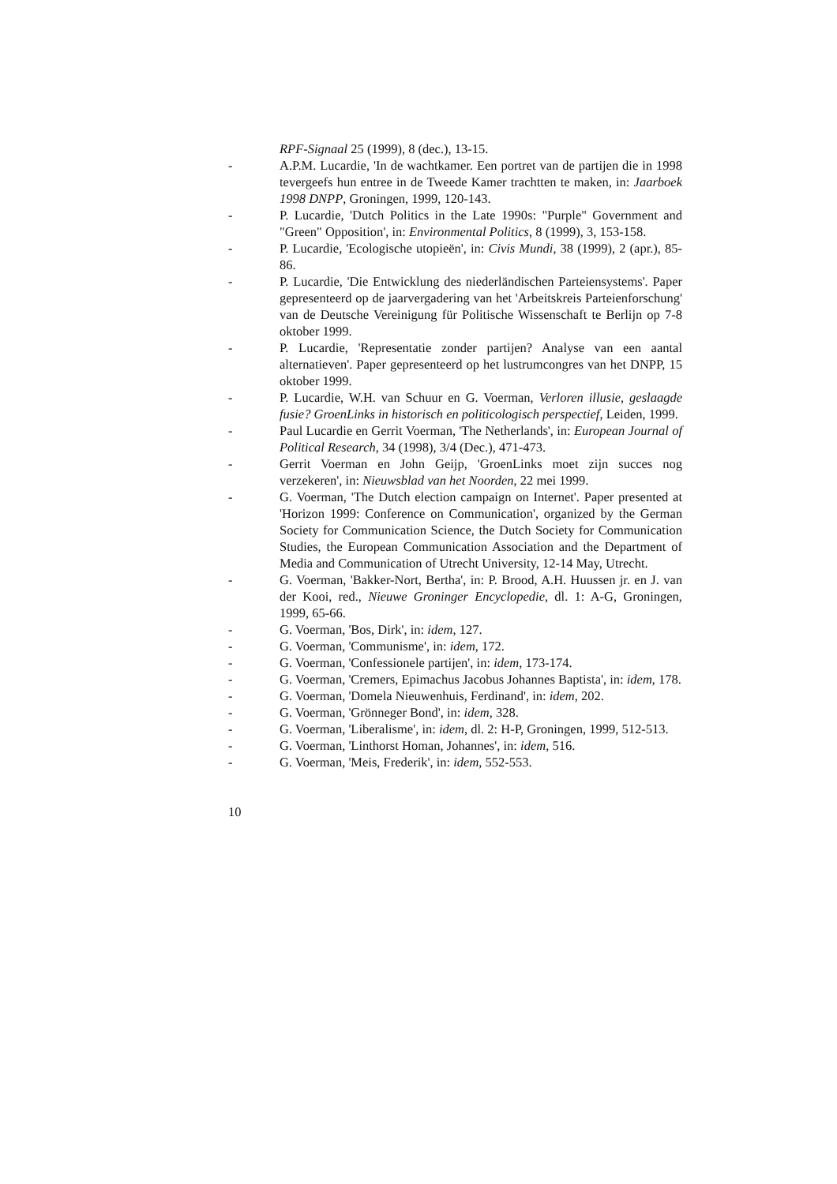RPF-Signaal 25 (1999), 8 (dec.), 13-15.
- A.P.M. Lucardie, 'In de wachtkamer. Een portret van de partijen die in 1998 tevergeefs hun entree in de Tweede Kamer trachtten te maken, in: Jaarboek 1998 DNPP, Groningen, 1999, 120-143.
- P. Lucardie, 'Dutch Politics in the Late 1990s: "Purple" Government and "Green" Opposition', in: Environmental Politics, 8 (1999), 3, 153-158.
- P. Lucardie, 'Ecologische utopieën', in: Civis Mundi, 38 (1999), 2 (apr.), 85-86.
- P. Lucardie, 'Die Entwicklung des niederländischen Parteiensystems'. Paper gepresenteerd op de jaarvergadering van het 'Arbeitskreis Parteienforschung' van de Deutsche Vereinigung für Politische Wissenschaft te Berlijn op 7-8 oktober 1999.
- P. Lucardie, 'Representatie zonder partijen? Analyse van een aantal alternatieven'. Paper gepresenteerd op het lustrumcongres van het DNPP, 15 oktober 1999.
- P. Lucardie, W.H. van Schuur en G. Voerman, Verloren illusie, geslaagde fusie? GroenLinks in historisch en politicologisch perspectief, Leiden, 1999.
- Paul Lucardie en Gerrit Voerman, 'The Netherlands', in: European Journal of Political Research, 34 (1998), 3/4 (Dec.), 471-473.
- Gerrit Voerman en John Geijp, 'GroenLinks moet zijn succes nog verzekeren', in: Nieuwsblad van het Noorden, 22 mei 1999.
- G. Voerman, 'The Dutch election campaign on Internet'. Paper presented at 'Horizon 1999: Conference on Communication', organized by the German Society for Communication Science, the Dutch Society for Communication Studies, the European Communication Association and the Department of Media and Communication of Utrecht University, 12-14 May, Utrecht.
- G. Voerman, 'Bakker-Nort, Bertha', in: P. Brood, A.H. Huussen jr. en J. van der Kooi, red., Nieuwe Groninger Encyclopedie, dl. 1: A-G, Groningen, 1999, 65-66.
- G. Voerman, 'Bos, Dirk', in: idem, 127.
- G. Voerman, 'Communisme', in: idem, 172.
- G. Voerman, 'Confessionele partijen', in: idem, 173-174.
- G. Voerman, 'Cremers, Epimachus Jacobus Johannes Baptista', in: idem, 178.
- G. Voerman, 'Domela Nieuwenhuis, Ferdinand', in: idem, 202.
- G. Voerman, 'Grönneger Bond', in: idem, 328.
- G. Voerman, 'Liberalisme', in: idem, dl. 2: H-P, Groningen, 1999, 512-513.
- G. Voerman, 'Linthorst Homan, Johannes', in: idem, 516.
- G. Voerman, 'Meis, Frederik', in: idem, 552-553.
10